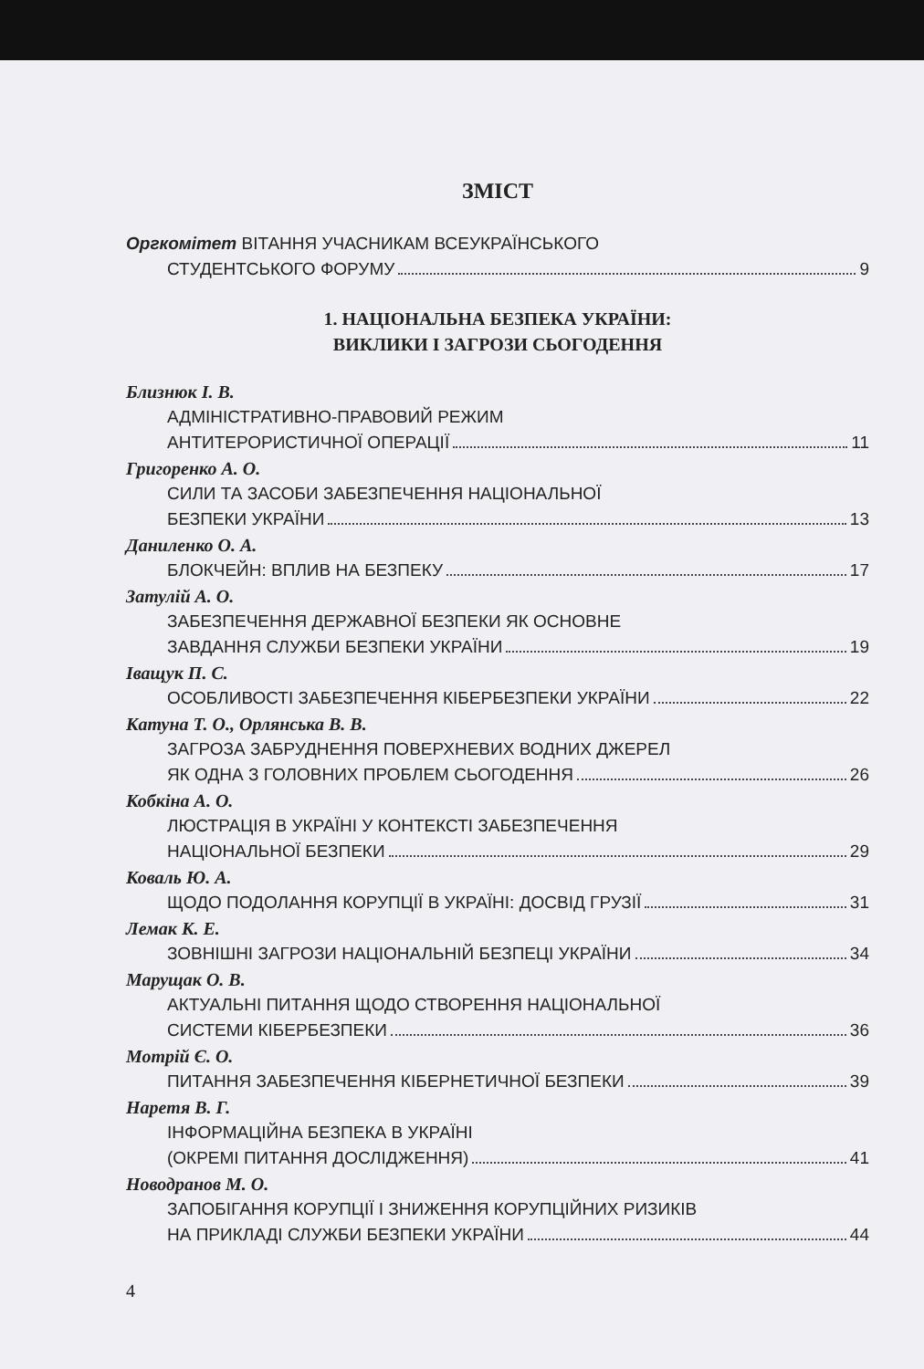ЗМІСТ
Оргкомітет ВІТАННЯ УЧАСНИКАМ ВСЕУКРАЇНСЬКОГО
СТУДЕНТСЬКОГО ФОРУМУ 9
1. НАЦІОНАЛЬНА БЕЗПЕКА УКРАЇНИ:
ВИКЛИКИ І ЗАГРОЗИ СЬОГОДЕННЯ
Близнюк І. В.
АДМІНІСТРАТИВНО-ПРАВОВИЙ РЕЖИМ
АНТИТЕРОРИСТИЧНОЇ ОПЕРАЦІЇ 11
Григоренко А. О.
СИЛИ ТА ЗАСОБИ ЗАБЕЗПЕЧЕННЯ НАЦІОНАЛЬНОЇ
БЕЗПЕКИ УКРАЇНИ 13
Даниленко О. А.
БЛОКЧЕЙН: ВПЛИВ НА БЕЗПЕКУ 17
Затулій А. О.
ЗАБЕЗПЕЧЕННЯ ДЕРЖАВНОЇ БЕЗПЕКИ ЯК ОСНОВНЕ
ЗАВДАННЯ СЛУЖБИ БЕЗПЕКИ УКРАЇНИ 19
Іващук П. С.
ОСОБЛИВОСТІ ЗАБЕЗПЕЧЕННЯ КІБЕРБЕЗПЕКИ УКРАЇНИ 22
Катуна Т. О., Орлянська В. В.
ЗАГРОЗА ЗАБРУДНЕННЯ ПОВЕРХНЕВИХ ВОДНИХ ДЖЕРЕЛ
ЯК ОДНА З ГОЛОВНИХ ПРОБЛЕМ СЬОГОДЕННЯ 26
Кобкіна А. О.
ЛЮСТРАЦІЯ В УКРАЇНІ У КОНТЕКСТІ ЗАБЕЗПЕЧЕННЯ
НАЦІОНАЛЬНОЇ БЕЗПЕКИ 29
Коваль Ю. А.
ЩОДО ПОДОЛАННЯ КОРУПЦІЇ В УКРАЇНІ: ДОСВІД ГРУЗІЇ 31
Лемак К. Е.
ЗОВНІШНІ ЗАГРОЗИ НАЦІОНАЛЬНІЙ БЕЗПЕЦІ УКРАЇНИ 34
Марущак О. В.
АКТУАЛЬНІ ПИТАННЯ ЩОДО СТВОРЕННЯ НАЦІОНАЛЬНОЇ
СИСТЕМИ КІБЕРБЕЗПЕКИ 36
Мотрій Є. О.
ПИТАННЯ ЗАБЕЗПЕЧЕННЯ КІБЕРНЕТИЧНОЇ БЕЗПЕКИ 39
Наретя В. Г.
ІНФОРМАЦІЙНА БЕЗПЕКА В УКРАЇНІ
(ОКРЕМІ ПИТАННЯ ДОСЛІДЖЕННЯ) 41
Новодранов М. О.
ЗАПОБІГАННЯ КОРУПЦІЇ І ЗНИЖЕННЯ КОРУПЦІЙНИХ РИЗИКІВ
НА ПРИКЛАДІ СЛУЖБИ БЕЗПЕКИ УКРАЇНИ 44
4